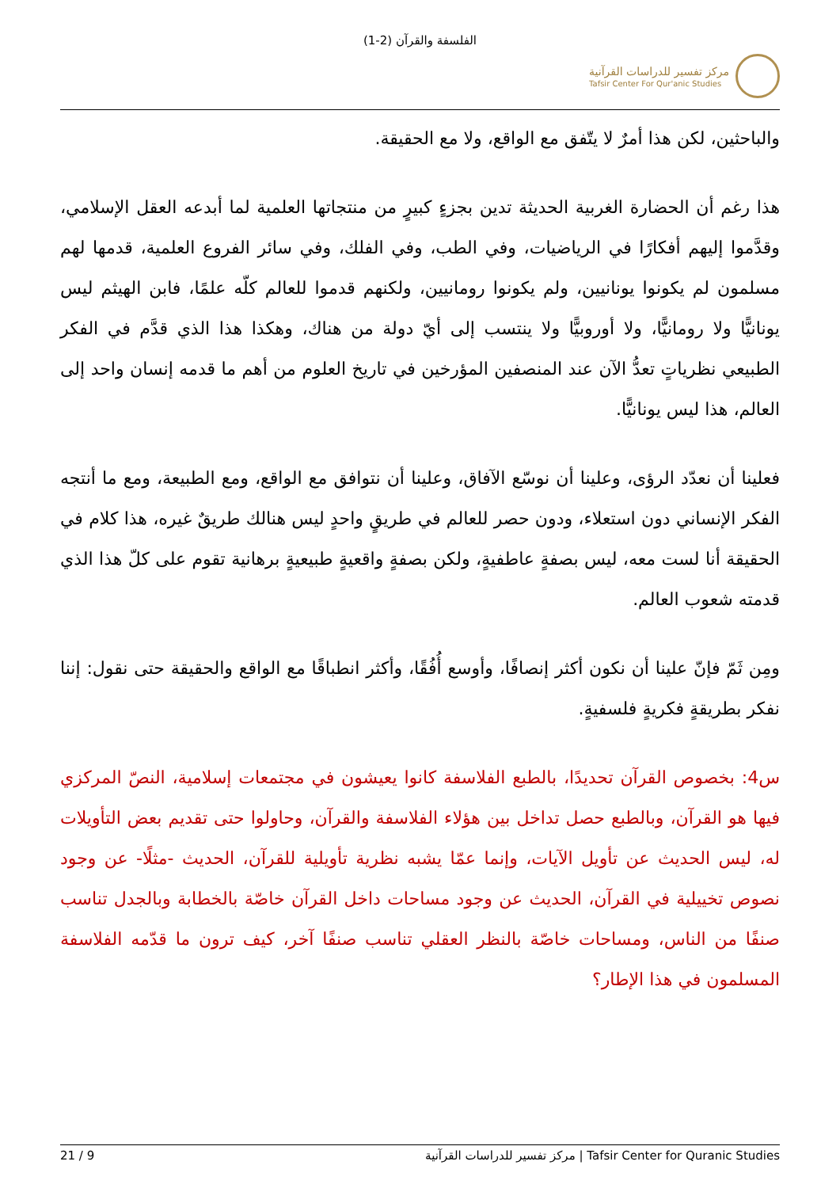الفلسفة والقرآن (2-1)
مركز تفسير للدراسات القرآنية
Tafsir Center For Qur'anic Studies
والباحثين، لكن هذا أمرٌ لا يتّفق مع الواقع، ولا مع الحقيقة.
هذا رغم أن الحضارة الغربية الحديثة تدين بجزءٍ كبيرٍ من منتجاتها العلمية لما أبدعه العقل الإسلامي، وقدَّموا إليهم أفكارًا في الرياضيات، وفي الطب، وفي الفلك، وفي سائر الفروع العلمية، قدمها لهم مسلمون لم يكونوا يونانيين، ولم يكونوا رومانيين، ولكنهم قدموا للعالم كلّه علمًا، فابن الهيثم ليس يونانيًّا ولا رومانيًّا، ولا أوروبيًّا ولا ينتسب إلى أيّ دولة من هناك، وهكذا هذا الذي قدَّم في الفكر الطبيعي نظرياتٍ تعدُّ الآن عند المنصفين المؤرخين في تاريخ العلوم من أهم ما قدمه إنسان واحد إلى العالم، هذا ليس يونانيًّا.
فعلينا أن نعدّد الرؤى، وعلينا أن نوسّع الآفاق، وعلينا أن نتوافق مع الواقع، ومع الطبيعة، ومع ما أنتجه الفكر الإنساني دون استعلاء، ودون حصر للعالم في طريقٍ واحدٍ ليس هنالك طريقٌ غيره، هذا كلام في الحقيقة أنا لست معه، ليس بصفةٍ عاطفيةٍ، ولكن بصفةٍ واقعيةٍ طبيعيةٍ برهانية تقوم على كلّ هذا الذي قدمته شعوب العالم.
ومِن ثَمّ فإنّ علينا أن نكون أكثر إنصافًا، وأوسع أُفُقًا، وأكثر انطباقًا مع الواقع والحقيقة حتى نقول: إننا نفكر بطريقةٍ فكريةٍ فلسفيةٍ.
س4: بخصوص القرآن تحديدًا، بالطبع الفلاسفة كانوا يعيشون في مجتمعات إسلامية، النصّ المركزي فيها هو القرآن، وبالطبع حصل تداخل بين هؤلاء الفلاسفة والقرآن، وحاولوا حتى تقديم بعض التأويلات له، ليس الحديث عن تأويل الآيات، وإنما عمّا يشبه نظرية تأويلية للقرآن، الحديث -مثلًا- عن وجود نصوص تخييلية في القرآن، الحديث عن وجود مساحات داخل القرآن خاصّة بالخطابة وبالجدل تناسب صنفًا من الناس، ومساحات خاصّة بالنظر العقلي تناسب صنفًا آخر، كيف ترون ما قدّمه الفلاسفة المسلمون في هذا الإطار؟
21 / 9 مركز تفسير للدراسات القرآنية | Tafsir Center for Quranic Studies